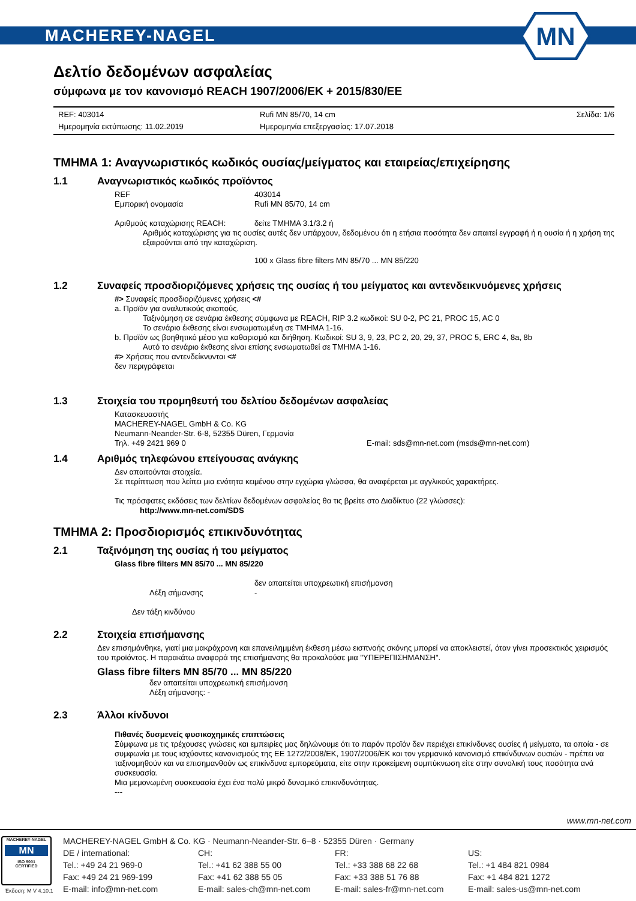MACHEREY-NAGEL
MN
Δελτίο δεδομένων ασφαλείας
σύμφωνα με τον κανονισμό REACH 1907/2006/EK + 2015/830/ΕΕ
REF: 403014
Ημερομηνία εκτύπωσης: 11.02.2019
Rufi MN 85/70, 14 cm
Ημερομηνία επεξεργασίας: 17.07.2018
Σελίδα: 1/6
ΤΜΗΜΑ 1: Αναγνωριστικός κωδικός ουσίας/μείγματος και εταιρείας/επιχείρησης
1.1 Αναγνωριστικός κωδικός προϊόντος
REF 403014
Εμπορική ονομασία Rufi MN 85/70, 14 cm
Αριθμούς καταχώρισης REACH: δείτε ΤΜΗΜΑ 3.1/3.2 ή
Αριθμός καταχώρισης για τις ουσίες αυτές δεν υπάρχουν, δεδομένου ότι η ετήσια ποσότητα δεν απαιτεί εγγραφή ή η ουσία ή η χρήση της εξαιρούνται από την καταχώριση.
100 x Glass fibre filters MN 85/70 ... MN 85/220
1.2 Συναφείς προσδιοριζόμενες χρήσεις της ουσίας ή του μείγματος και αντενδεικνυόμενες χρήσεις
#> Συναφείς προσδιοριζόμενες χρήσεις <#
a. Προϊόν για αναλυτικούς σκοπούς.
Ταξινόμηση σε σενάρια έκθεσης σύμφωνα με REACH, RIP 3.2 κωδικοί: SU 0-2, PC 21, PROC 15, AC 0
Το σενάριο έκθεσης είναι ενσωματωμένη σε ΤΜΗΜΑ 1-16.
b. Προϊόν ως βοηθητικό μέσο για καθαρισμό και διήθηση. Κωδικοί: SU 3, 9, 23, PC 2, 20, 29, 37, PROC 5, ERC 4, 8a, 8b
Αυτό το σενάριο έκθεσης είναι επίσης ενσωματωθεί σε ΤΜΗΜΑ 1-16.
#> Χρήσεις που αντενδείκνυνται <#
δεν περιγράφεται
1.3 Στοιχεία του προμηθευτή του δελτίου δεδομένων ασφαλείας
Κατασκευαστής
MACHEREY-NAGEL GmbH & Co. KG
Neumann-Neander-Str. 6-8, 52355 Düren, Γερμανία
Τηλ. +49 2421 969 0 E-mail: sds@mn-net.com (msds@mn-net.com)
1.4 Αριθμός τηλεφώνου επείγουσας ανάγκης
Δεν απαιτούνται στοιχεία.
Σε περίπτωση που λείπει μια ενότητα κειμένου στην εγχώρια γλώσσα, θα αναφέρεται με αγγλικούς χαρακτήρες.
Τις πρόσφατες εκδόσεις των δελτίων δεδομένων ασφαλείας θα τις βρείτε στο Διαδίκτυο (22 γλώσσες):
http://www.mn-net.com/SDS
ΤΜΗΜΑ 2: Προσδιορισμός επικινδυνότητας
2.1 Ταξινόμηση της ουσίας ή του μείγματος
Glass fibre filters MN 85/70 ... MN 85/220
δεν απαιτείται υποχρεωτική επισήμανση
Λέξη σήμανσης -
Δεν τάξη κινδύνου
2.2 Στοιχεία επισήμανσης
Δεν επισημάνθηκε, γιατί μια μακρόχρονη και επανειλημμένη έκθεση μέσω εισπνοής σκόνης μπορεί να αποκλειστεί, όταν γίνει προσεκτικός χειρισμός του προϊόντος. Η παρακάτω αναφορά της επισήμανσης θα προκαλούσε μια "ΥΠΕΡΕΠΙΣΗΜΑΝΣΗ".
Glass fibre filters MN 85/70 ... MN 85/220
δεν απαιτείται υποχρεωτική επισήμανση
Λέξη σήμανσης: -
2.3 Άλλοι κίνδυνοι
Πιθανές δυσμενείς φυσικοχημικές επιπτώσεις
Σύμφωνα με τις τρέχουσες γνώσεις και εμπειρίες μας δηλώνουμε ότι το παρόν προϊόν δεν περιέχει επικίνδυνες ουσίες ή μείγματα, τα οποία - σε συμφωνία με τους ισχύοντες κανονισμούς της ΕΕ 1272/2008/ΕΚ, 1907/2006/ΕΚ και τον γερμανικό κανονισμό επικίνδυνων ουσιών - πρέπει να ταξινομηθούν και να επισημανθούν ως επικίνδυνα εμπορεύματα, είτε στην προκείμενη συμπύκνωση είτε στην συνολική τους ποσότητα ανά συσκευασία.
Μια μεμονωμένη συσκευασία έχει ένα πολύ μικρό δυναμικό επικινδυνότητας.
---
www.mn-net.com
MACHEREY-NAGEL
MN
ISO 9001
CERTIFIED
MACHEREY-NAGEL GmbH & Co. KG · Neumann-Neander-Str. 6–8 · 52355 Düren · Germany
DE / international:
Tel.: +49 24 21 969-0
Fax: +49 24 21 969-199
E-mail: info@mn-net.com
CH:
Tel.: +41 62 388 55 00
Fax: +41 62 388 55 05
E-mail: sales-ch@mn-net.com
FR:
Tel.: +33 388 68 22 68
Fax: +33 388 51 76 88
E-mail: sales-fr@mn-net.com
US:
Tel.: +1 484 821 0984
Fax: +1 484 821 1272
E-mail: sales-us@mn-net.com
Έκδοση: M V 4.10.1